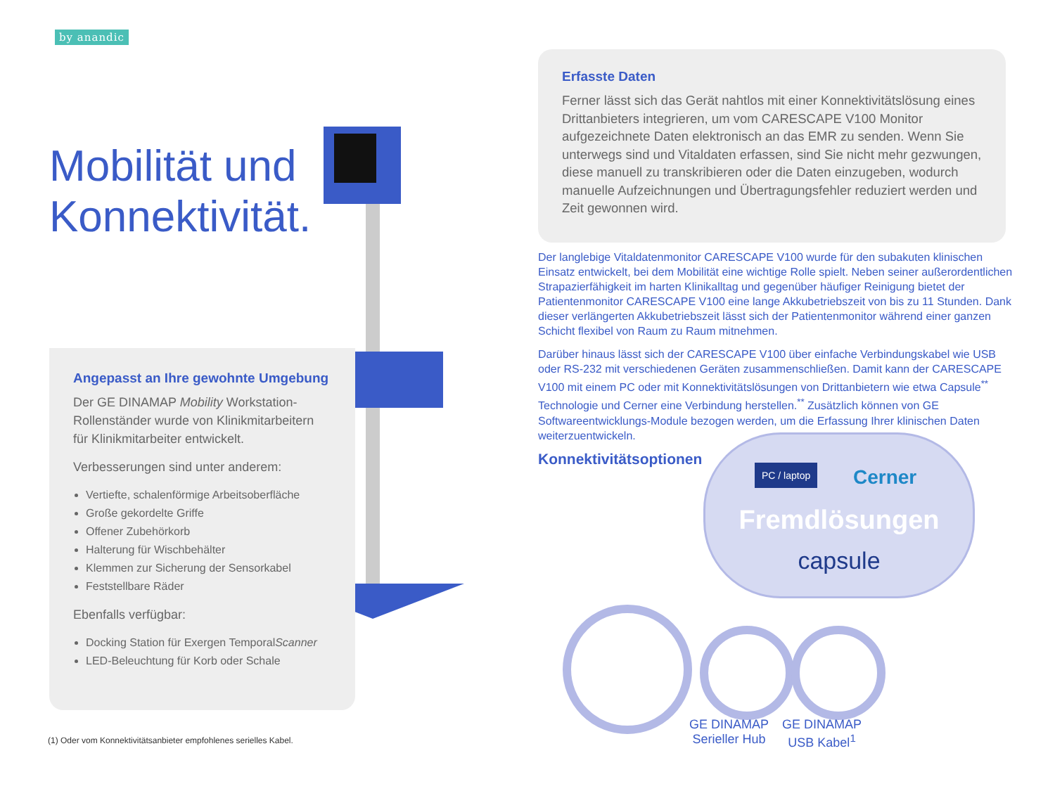by anandic
Mobilität und
Konnektivität.
Angepasst an Ihre gewohnte Umgebung
Der GE DINAMAP Mobility Workstation-Rollenständer wurde von Klinikmitarbeitern für Klinikmitarbeiter entwickelt.
Verbesserungen sind unter anderem:
Vertiefte, schalenförmige Arbeitsoberfläche
Große gekordelte Griffe
Offener Zubehörkorb
Halterung für Wischbehälter
Klemmen zur Sicherung der Sensorkabel
Feststellbare Räder
Ebenfalls verfügbar:
Docking Station für Exergen TemporalScanner
LED-Beleuchtung für Korb oder Schale
(1) Oder vom Konnektivitätsanbieter empfohlenes serielles Kabel.
Erfasste Daten
Ferner lässt sich das Gerät nahtlos mit einer Konnektivitätslösung eines Drittanbieters integrieren, um vom CARESCAPE V100 Monitor aufgezeichnete Daten elektronisch an das EMR zu senden. Wenn Sie unterwegs sind und Vitaldaten erfassen, sind Sie nicht mehr gezwungen, diese manuell zu transkribieren oder die Daten einzugeben, wodurch manuelle Aufzeichnungen und Übertragungsfehler reduziert werden und Zeit gewonnen wird.
Der langlebige Vitaldatenmonitor CARESCAPE V100 wurde für den subakuten klinischen Einsatz entwickelt, bei dem Mobilität eine wichtige Rolle spielt. Neben seiner außerordentlichen Strapazierfähigkeit im harten Klinikalltag und gegenüber häufiger Reinigung bietet der Patientenmonitor CARESCAPE V100 eine lange Akkubetriebszeit von bis zu 11 Stunden. Dank dieser verlängerten Akkubetriebszeit lässt sich der Patientenmonitor während einer ganzen Schicht flexibel von Raum zu Raum mitnehmen.
Darüber hinaus lässt sich der CARESCAPE V100 über einfache Verbindungskabel wie USB oder RS-232 mit verschiedenen Geräten zusammenschließen. Damit kann der CARESCAPE V100 mit einem PC oder mit Konnektivitätslösungen von Drittanbietern wie etwa Capsule<sup>**</sup> Technologie und Cerner eine Verbindung herstellen.<sup>**</sup> Zusätzlich können von GE Softwareentwicklungs-Module bezogen werden, um die Erfassung Ihrer klinischen Daten weiterzuentwickeln.
Konnektivitätsoptionen
PC / laptop Cerner
Fremdlösungen
capsule
GE DINAMAP
Serieller Hub
GE DINAMAP
USB Kabel<sup>1</sup>